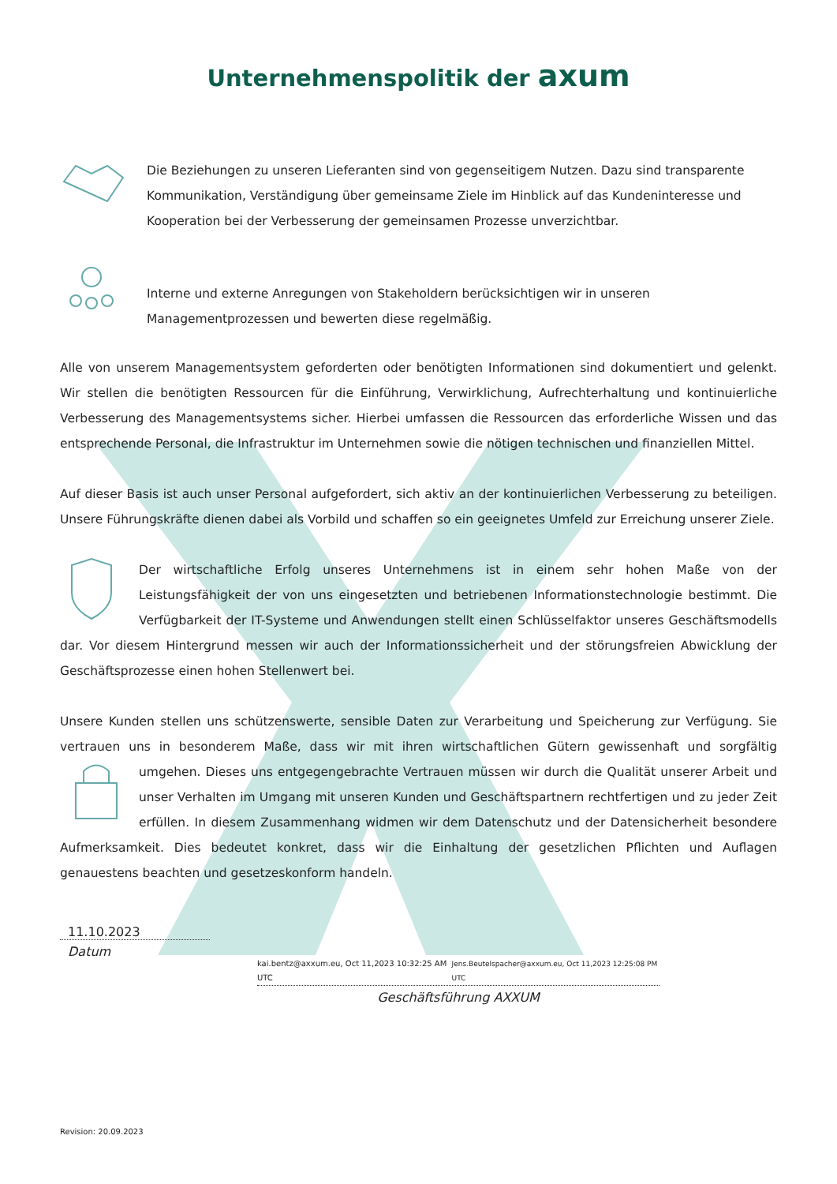Unternehmenspolitik der axum
Die Beziehungen zu unseren Lieferanten sind von gegenseitigem Nutzen. Dazu sind transparente Kommunikation, Verständigung über gemeinsame Ziele im Hinblick auf das Kundeninteresse und Kooperation bei der Verbesserung der gemeinsamen Prozesse unverzichtbar.
Interne und externe Anregungen von Stakeholdern berücksichtigen wir in unseren Managementprozessen und bewerten diese regelmäßig.
Alle von unserem Managementsystem geforderten oder benötigten Informationen sind dokumentiert und gelenkt. Wir stellen die benötigten Ressourcen für die Einführung, Verwirklichung, Aufrechterhaltung und kontinuierliche Verbesserung des Managementsystems sicher. Hierbei umfassen die Ressourcen das erforderliche Wissen und das entsprechende Personal, die Infrastruktur im Unternehmen sowie die nötigen technischen und finanziellen Mittel.
Auf dieser Basis ist auch unser Personal aufgefordert, sich aktiv an der kontinuierlichen Verbesserung zu beteiligen. Unsere Führungskräfte dienen dabei als Vorbild und schaffen so ein geeignetes Umfeld zur Erreichung unserer Ziele.
Der wirtschaftliche Erfolg unseres Unternehmens ist in einem sehr hohen Maße von der Leistungsfähigkeit der von uns eingesetzten und betriebenen Informationstechnologie bestimmt. Die Verfügbarkeit der IT-Systeme und Anwendungen stellt einen Schlüsselfaktor unseres Geschäftsmodells dar. Vor diesem Hintergrund messen wir auch der Informationssicherheit und der störungsfreien Abwicklung der Geschäftsprozesse einen hohen Stellenwert bei.
Unsere Kunden stellen uns schützenswerte, sensible Daten zur Verarbeitung und Speicherung zur Verfügung. Sie vertrauen uns in besonderem Maße, dass wir mit ihren wirtschaftlichen Gütern gewissenhaft und sorgfältig umgehen. Dieses uns entgegengebrachte Vertrauen müssen wir durch die Qualität unserer Arbeit und unser Verhalten im Umgang mit unseren Kunden und Geschäftspartnern rechtfertigen und zu jeder Zeit erfüllen. In diesem Zusammenhang widmen wir dem Datenschutz und der Datensicherheit besondere Aufmerksamkeit. Dies bedeutet konkret, dass wir die Einhaltung der gesetzlichen Pflichten und Auflagen genauestens beachten und gesetzeskonform handeln.
11.10.2023
Datum
kai.bentz@axxum.eu, Oct 11,2023 10:32:25 AM UTC Jens.Beutelspacher@axxum.eu, Oct 11,2023 12:25:08 PM UTC
Geschäftsführung AXXUM
Revision: 20.09.2023